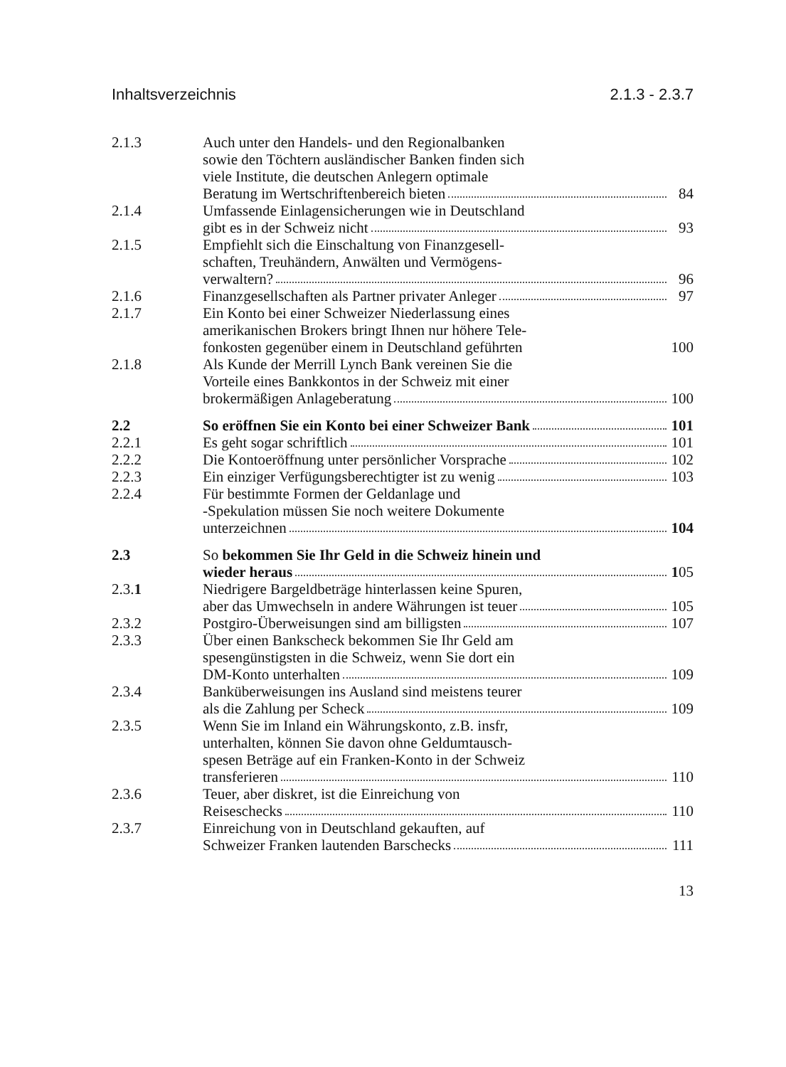Inhaltsverzeichnis 2.1.3 - 2.3.7
2.1.3 Auch unter den Handels- und den Regionalbanken
sowie den Töchtern ausländischer Banken finden sich
viele Institute, die deutschen Anlegern optimale
Beratung im Wertschriftenbereich bieten 84
2.1.4 Umfassende Einlagensicherungen wie in Deutschland
gibt es in der Schweiz nicht 93
2.1.5 Empfiehlt sich die Einschaltung von Finanzgesell-
schaften, Treuhändern, Anwälten und Vermögens-
verwaltern? 96
2.1.6 Finanzgesellschaften als Partner privater Anleger 97
2.1.7 Ein Konto bei einer Schweizer Niederlassung eines
amerikanischen Brokers bringt Ihnen nur höhere Tele-
fonkosten gegenüber einem in Deutschland geführten 100
2.1.8 Als Kunde der Merrill Lynch Bank vereinen Sie die
Vorteile eines Bankkontos in der Schweiz mit einer
brokermäßigen Anlageberatung 100
2.2 So eröffnen Sie ein Konto bei einer Schweizer Bank 101
2.2.1 Es geht sogar schriftlich 101
2.2.2 Die Kontoeröffnung unter persönlicher Vorsprache 102
2.2.3 Ein einziger Verfügungsberechtigter ist zu wenig 103
2.2.4 Für bestimmte Formen der Geldanlage und
-Spekulation müssen Sie noch weitere Dokumente
unterzeichnen 104
2.3 So bekommen Sie Ihr Geld in die Schweiz hinein und
wieder heraus 105
2.3.1 Niedrigere Bargeldbeträge hinterlassen keine Spuren,
aber das Umwechseln in andere Währungen ist teuer 105
2.3.2 Postgiro-Überweisungen sind am billigsten 107
2.3.3 Über einen Bankscheck bekommen Sie Ihr Geld am
spesengünstigsten in die Schweiz, wenn Sie dort ein
DM-Konto unterhalten 109
2.3.4 Banküberweisungen ins Ausland sind meistens teurer
als die Zahlung per Scheck 109
2.3.5 Wenn Sie im Inland ein Währungskonto, z.B. insfr,
unterhalten, können Sie davon ohne Geldumtausch-
spesen Beträge auf ein Franken-Konto in der Schweiz
transferieren 110
2.3.6 Teuer, aber diskret, ist die Einreichung von
Reiseschecks 110
2.3.7 Einreichung von in Deutschland gekauften, auf
Schweizer Franken lautenden Barschecks 111
13